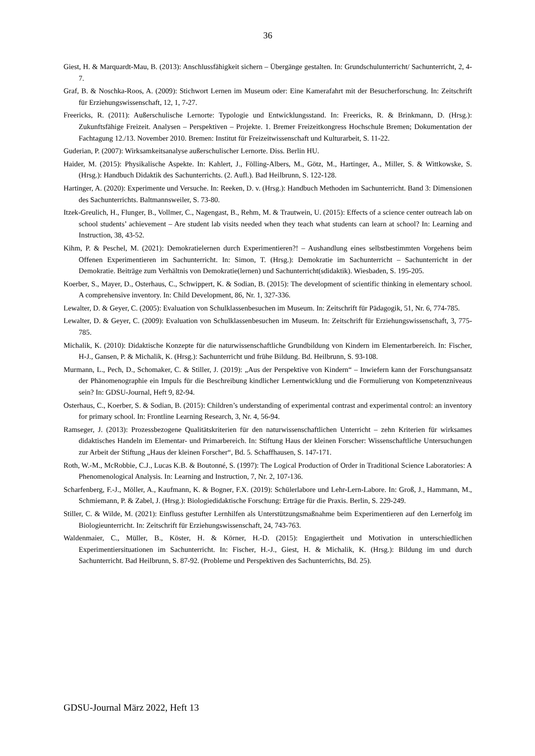36
Giest, H. & Marquardt-Mau, B. (2013): Anschlussfähigkeit sichern – Übergänge gestalten. In: Grundschulunterricht/ Sachunterricht, 2, 4-7.
Graf, B. & Noschka-Roos, A. (2009): Stichwort Lernen im Museum oder: Eine Kamerafahrt mit der Besucherforschung. In: Zeitschrift für Erziehungswissenschaft, 12, 1, 7-27.
Freericks, R. (2011): Außerschulische Lernorte: Typologie und Entwicklungsstand. In: Freericks, R. & Brinkmann, D. (Hrsg.): Zukunftsfähige Freizeit. Analysen – Perspektiven – Projekte. 1. Bremer Freizeitkongress Hochschule Bremen; Dokumentation der Fachtagung 12./13. November 2010. Bremen: Institut für Freizeitwissenschaft und Kulturarbeit, S. 11-22.
Guderian, P. (2007): Wirksamkeitsanalyse außerschulischer Lernorte. Diss. Berlin HU.
Haider, M. (2015): Physikalische Aspekte. In: Kahlert, J., Fölling-Albers, M., Götz, M., Hartinger, A., Miller, S. & Wittkowske, S. (Hrsg.): Handbuch Didaktik des Sachunterrichts. (2. Aufl.). Bad Heilbrunn, S. 122-128.
Hartinger, A. (2020): Experimente und Versuche. In: Reeken, D. v. (Hrsg.): Handbuch Methoden im Sachunterricht. Band 3: Dimensionen des Sachunterrichts. Baltmannsweiler, S. 73-80.
Itzek-Greulich, H., Flunger, B., Vollmer, C., Nagengast, B., Rehm, M. & Trautwein, U. (2015): Effects of a science center outreach lab on school students’ achievement – Are student lab visits needed when they teach what students can learn at school? In: Learning and Instruction, 38, 43-52.
Kihm, P. & Peschel, M. (2021): Demokratielernen durch Experimentieren?! – Aushandlung eines selbstbestimmten Vorgehens beim Offenen Experimentieren im Sachunterricht. In: Simon, T. (Hrsg.): Demokratie im Sachunterricht – Sachunterricht in der Demokratie. Beiträge zum Verhältnis von Demokratie(lernen) und Sachunterricht(sdidaktik). Wiesbaden, S. 195-205.
Koerber, S., Mayer, D., Osterhaus, C., Schwippert, K. & Sodian, B. (2015): The development of scientific thinking in elementary school. A comprehensive inventory. In: Child Development, 86, Nr. 1, 327-336.
Lewalter, D. & Geyer, C. (2005): Evaluation von Schulklassenbesuchen im Museum. In: Zeitschrift für Pädagogik, 51, Nr. 6, 774-785.
Lewalter, D. & Geyer, C. (2009): Evaluation von Schulklassenbesuchen im Museum. In: Zeitschrift für Erziehungswissenschaft, 3, 775-785.
Michalik, K. (2010): Didaktische Konzepte für die naturwissenschaftliche Grundbildung von Kindern im Elementarbereich. In: Fischer, H-J., Gansen, P. & Michalik, K. (Hrsg.): Sachunterricht und frühe Bildung. Bd. Heilbrunn, S. 93-108.
Murmann, L., Pech, D., Schomaker, C. & Stiller, J. (2019): „Aus der Perspektive von Kindern“ – Inwiefern kann der Forschungsansatz der Phänomenographie ein Impuls für die Beschreibung kindlicher Lernentwicklung und die Formulierung von Kompetenzniveaus sein? In: GDSU-Journal, Heft 9, 82-94.
Osterhaus, C., Koerber, S. & Sodian, B. (2015): Children’s understanding of experimental contrast and experimental control: an inventory for primary school. In: Frontline Learning Research, 3, Nr. 4, 56-94.
Ramseger, J. (2013): Prozessbezogene Qualitätskriterien für den naturwissenschaftlichen Unterricht – zehn Kriterien für wirksames didaktisches Handeln im Elementar- und Primarbereich. In: Stiftung Haus der kleinen Forscher: Wissenschaftliche Untersuchungen zur Arbeit der Stiftung „Haus der kleinen Forscher“, Bd. 5. Schaffhausen, S. 147-171.
Roth, W.-M., McRobbie, C.J., Lucas K.B. & Boutonné, S. (1997): The Logical Production of Order in Traditional Science Laboratories: A Phenomenological Analysis. In: Learning and Instruction, 7, Nr. 2, 107-136.
Scharfenberg, F.-J., Möller, A., Kaufmann, K. & Bogner, F.X. (2019): Schülerlabore und Lehr-Lern-Labore. In: Groß, J., Hammann, M., Schmiemann, P. & Zabel, J. (Hrsg.): Biologiedidaktische Forschung: Erträge für die Praxis. Berlin, S. 229-249.
Stiller, C. & Wilde, M. (2021): Einfluss gestufter Lernhilfen als Unterstützungsmaßnahme beim Experimentieren auf den Lernerfolg im Biologieunterricht. In: Zeitschrift für Erziehungswissenschaft, 24, 743-763.
Waldenmaier, C., Müller, B., Köster, H. & Körner, H.-D. (2015): Engagiertheit und Motivation in unterschiedlichen Experimentiersituationen im Sachunterricht. In: Fischer, H.-J., Giest, H. & Michalik, K. (Hrsg.): Bildung im und durch Sachunterricht. Bad Heilbrunn, S. 87-92. (Probleme und Perspektiven des Sachunterrichts, Bd. 25).
GDSU-Journal März 2022, Heft 13